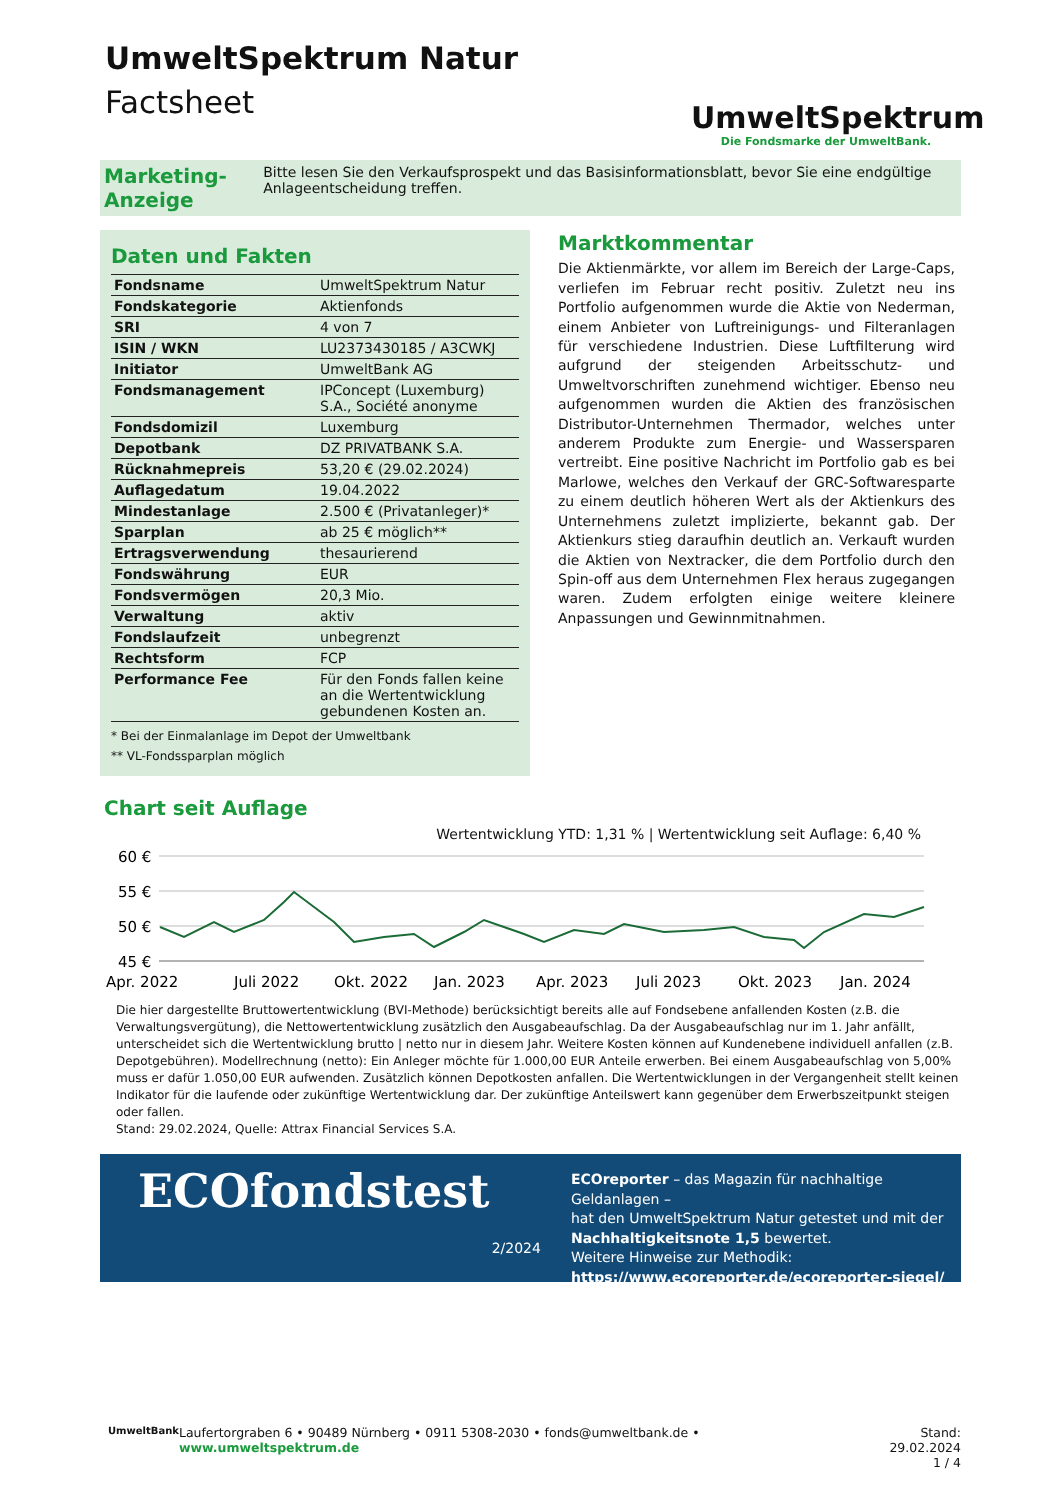UmweltSpektrum Natur
Factsheet
UmweltSpektrum
Die Fondsmarke der UmweltBank.
Marketing-Anzeige
Bitte lesen Sie den Verkaufsprospekt und das Basisinformationsblatt, bevor Sie eine endgültige Anlageentscheidung treffen.
Daten und Fakten
| Fondsname | UmweltSpektrum Natur |
| Fondskategorie | Aktienfonds |
| SRI | 4 von 7 |
| ISIN / WKN | LU2373430185 / A3CWKJ |
| Initiator | UmweltBank AG |
| Fondsmanagement | IPConcept (Luxemburg) S.A., Société anonyme |
| Fondsdomizil | Luxemburg |
| Depotbank | DZ PRIVATBANK S.A. |
| Rücknahmepreis | 53,20 € (29.02.2024) |
| Auflagedatum | 19.04.2022 |
| Mindestanlage | 2.500 € (Privatanleger)* |
| Sparplan | ab 25 € möglich** |
| Ertragsverwendung | thesaurierend |
| Fondswährung | EUR |
| Fondsvermögen | 20,3 Mio. |
| Verwaltung | aktiv |
| Fondslaufzeit | unbegrenzt |
| Rechtsform | FCP |
| Performance Fee | Für den Fonds fallen keine an die Wertentwicklung gebundenen Kosten an. |
* Bei der Einmalanlage im Depot der Umweltbank
** VL-Fondssparplan möglich
Marktkommentar
Die Aktienmärkte, vor allem im Bereich der Large-Caps, verliefen im Februar recht positiv. Zuletzt neu ins Portfolio aufgenommen wurde die Aktie von Nederman, einem Anbieter von Luftreinigungs- und Filteranlagen für verschiedene Industrien. Diese Luftfilterung wird aufgrund der steigenden Arbeitsschutz- und Umweltvorschriften zunehmend wichtiger. Ebenso neu aufgenommen wurden die Aktien des französischen Distributor-Unternehmen Thermador, welches unter anderem Produkte zum Energie- und Wassersparen vertreibt. Eine positive Nachricht im Portfolio gab es bei Marlowe, welches den Verkauf der GRC-Softwaresparte zu einem deutlich höheren Wert als der Aktienkurs des Unternehmens zuletzt implizierte, bekannt gab. Der Aktienkurs stieg daraufhin deutlich an. Verkauft wurden die Aktien von Nextracker, die dem Portfolio durch den Spin-off aus dem Unternehmen Flex heraus zugegangen waren. Zudem erfolgten einige weitere kleinere Anpassungen und Gewinnmitnahmen.
Chart seit Auflage
Wertentwicklung YTD: 1,31 % | Wertentwicklung seit Auflage: 6,40 %
60 €
55 €
50 €
45 €
Apr. 2022
Juli 2022
Okt. 2022
Jan. 2023
Apr. 2023
Juli 2023
Okt. 2023
Jan. 2024
Die hier dargestellte Bruttowertentwicklung (BVI-Methode) berücksichtigt bereits alle auf Fondsebene anfallenden Kosten (z.B. die Verwaltungsvergütung), die Nettowertentwicklung zusätzlich den Ausgabeaufschlag. Da der Ausgabeaufschlag nur im 1. Jahr anfällt, unterscheidet sich die Wertentwicklung brutto | netto nur in diesem Jahr. Weitere Kosten können auf Kundenebene individuell anfallen (z.B. Depotgebühren). Modellrechnung (netto): Ein Anleger möchte für 1.000,00 EUR Anteile erwerben. Bei einem Ausgabeaufschlag von 5,00% muss er dafür 1.050,00 EUR aufwenden. Zusätzlich können Depotkosten anfallen. Die Wertentwicklungen in der Vergangenheit stellt keinen Indikator für die laufende oder zukünftige Wertentwicklung dar. Der zukünftige Anteilswert kann gegenüber dem Erwerbszeitpunkt steigen oder fallen.
Stand: 29.02.2024, Quelle: Attrax Financial Services S.A.
ECOfondstest
2/2024
ECOreporter – das Magazin für nachhaltige Geldanlagen –
hat den UmweltSpektrum Natur getestet und mit der
Nachhaltigkeitsnote 1,5 bewertet.
Weitere Hinweise zur Methodik:
https://www.ecoreporter.de/ecoreporter-siegel/
UmweltBank Laufertorgraben 6 • 90489 Nürnberg • 0911 5308-2030 • fonds@umweltbank.de • www.umweltspektrum.de Stand: 29.02.2024
1 / 4